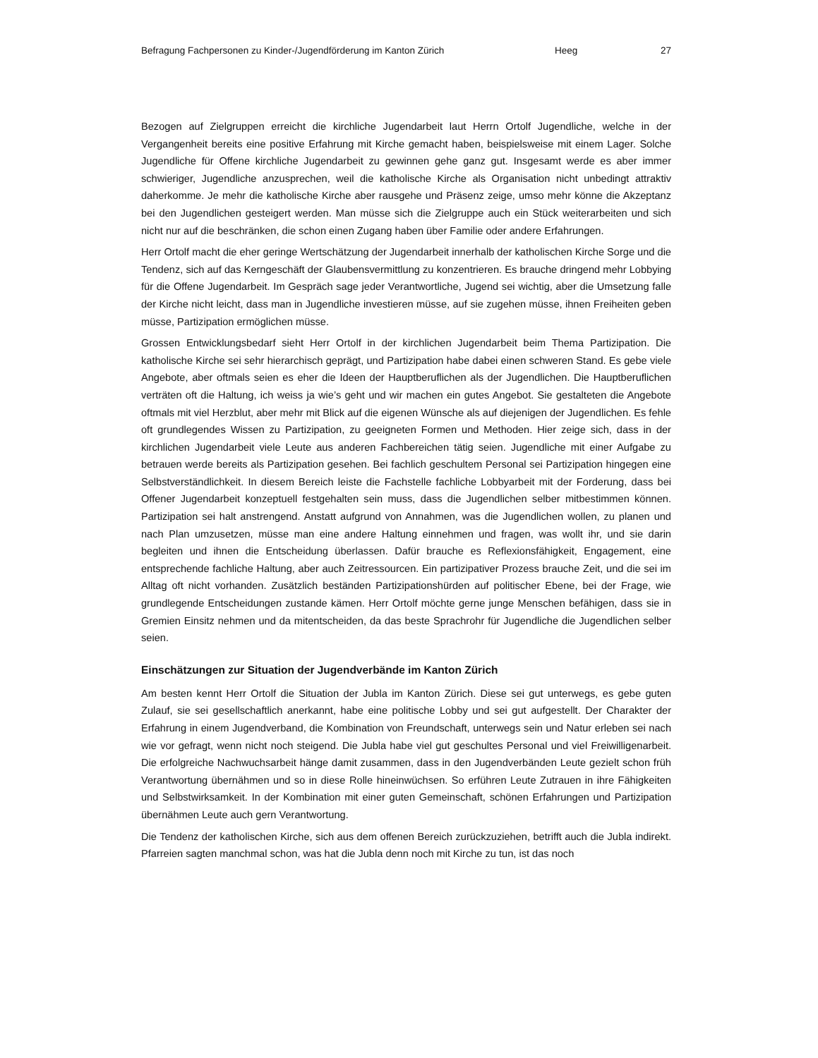Befragung Fachpersonen zu Kinder-/Jugendförderung im Kanton Zürich Heeg 27
Bezogen auf Zielgruppen erreicht die kirchliche Jugendarbeit laut Herrn Ortolf Jugendliche, welche in der Vergangenheit bereits eine positive Erfahrung mit Kirche gemacht haben, beispielsweise mit einem Lager. Solche Jugendliche für Offene kirchliche Jugendarbeit zu gewinnen gehe ganz gut. Insgesamt werde es aber immer schwieriger, Jugendliche anzusprechen, weil die katholische Kirche als Organisation nicht unbedingt attraktiv daherkomme. Je mehr die katholische Kirche aber rausgehe und Präsenz zeige, umso mehr könne die Akzeptanz bei den Jugendlichen gesteigert werden. Man müsse sich die Zielgruppe auch ein Stück weiterarbeiten und sich nicht nur auf die beschränken, die schon einen Zugang haben über Familie oder andere Erfahrungen.
Herr Ortolf macht die eher geringe Wertschätzung der Jugendarbeit innerhalb der katholischen Kirche Sorge und die Tendenz, sich auf das Kerngeschäft der Glaubensvermittlung zu konzentrieren. Es brauche dringend mehr Lobbying für die Offene Jugendarbeit. Im Gespräch sage jeder Verantwortliche, Jugend sei wichtig, aber die Umsetzung falle der Kirche nicht leicht, dass man in Jugendliche investieren müsse, auf sie zugehen müsse, ihnen Freiheiten geben müsse, Partizipation ermöglichen müsse.
Grossen Entwicklungsbedarf sieht Herr Ortolf in der kirchlichen Jugendarbeit beim Thema Partizipation. Die katholische Kirche sei sehr hierarchisch geprägt, und Partizipation habe dabei einen schweren Stand. Es gebe viele Angebote, aber oftmals seien es eher die Ideen der Hauptberuflichen als der Jugendlichen. Die Hauptberuflichen verträten oft die Haltung, ich weiss ja wie’s geht und wir machen ein gutes Angebot. Sie gestalteten die Angebote oftmals mit viel Herzblut, aber mehr mit Blick auf die eigenen Wünsche als auf diejenigen der Jugendlichen. Es fehle oft grundlegendes Wissen zu Partizipation, zu geeigneten Formen und Methoden. Hier zeige sich, dass in der kirchlichen Jugendarbeit viele Leute aus anderen Fachbereichen tätig seien. Jugendliche mit einer Aufgabe zu betrauen werde bereits als Partizipation gesehen. Bei fachlich geschultem Personal sei Partizipation hingegen eine Selbstverständlichkeit. In diesem Bereich leiste die Fachstelle fachliche Lobbyarbeit mit der Forderung, dass bei Offener Jugendarbeit konzeptuell festgehalten sein muss, dass die Jugendlichen selber mitbestimmen können. Partizipation sei halt anstrengend. Anstatt aufgrund von Annahmen, was die Jugendlichen wollen, zu planen und nach Plan umzusetzen, müsse man eine andere Haltung einnehmen und fragen, was wollt ihr, und sie darin begleiten und ihnen die Entscheidung überlassen. Dafür brauche es Reflexionsfähigkeit, Engagement, eine entsprechende fachliche Haltung, aber auch Zeitressourcen. Ein partizipativer Prozess brauche Zeit, und die sei im Alltag oft nicht vorhanden. Zusätzlich beständen Partizipationshürden auf politischer Ebene, bei der Frage, wie grundlegende Entscheidungen zustande kämen. Herr Ortolf möchte gerne junge Menschen befähigen, dass sie in Gremien Einsitz nehmen und da mitentscheiden, da das beste Sprachrohr für Jugendliche die Jugendlichen selber seien.
Einschätzungen zur Situation der Jugendverbände im Kanton Zürich
Am besten kennt Herr Ortolf die Situation der Jubla im Kanton Zürich. Diese sei gut unterwegs, es gebe guten Zulauf, sie sei gesellschaftlich anerkannt, habe eine politische Lobby und sei gut aufgestellt. Der Charakter der Erfahrung in einem Jugendverband, die Kombination von Freundschaft, unterwegs sein und Natur erleben sei nach wie vor gefragt, wenn nicht noch steigend. Die Jubla habe viel gut geschultes Personal und viel Freiwilligenarbeit. Die erfolgreiche Nachwuchsarbeit hänge damit zusammen, dass in den Jugendverbänden Leute gezielt schon früh Verantwortung übernähmen und so in diese Rolle hineinwüchsen. So erführen Leute Zutrauen in ihre Fähigkeiten und Selbstwirksamkeit. In der Kombination mit einer guten Gemeinschaft, schönen Erfahrungen und Partizipation übernähmen Leute auch gern Verantwortung.
Die Tendenz der katholischen Kirche, sich aus dem offenen Bereich zurückzuziehen, betrifft auch die Jubla indirekt. Pfarreien sagten manchmal schon, was hat die Jubla denn noch mit Kirche zu tun, ist das noch